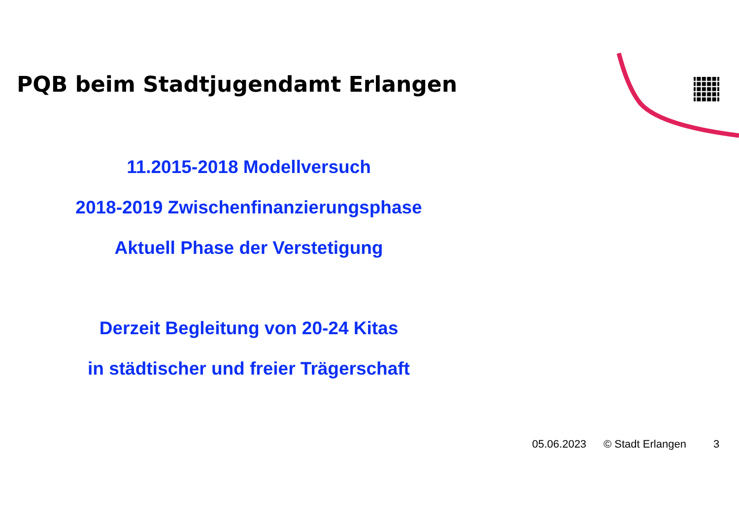PQB beim Stadtjugendamt Erlangen
11.2015-2018 Modellversuch
2018-2019 Zwischenfinanzierungsphase
Aktuell Phase der Verstetigung
Derzeit Begleitung von 20-24 Kitas
in städtischer und freier Trägerschaft
05.06.2023 © Stadt Erlangen 3